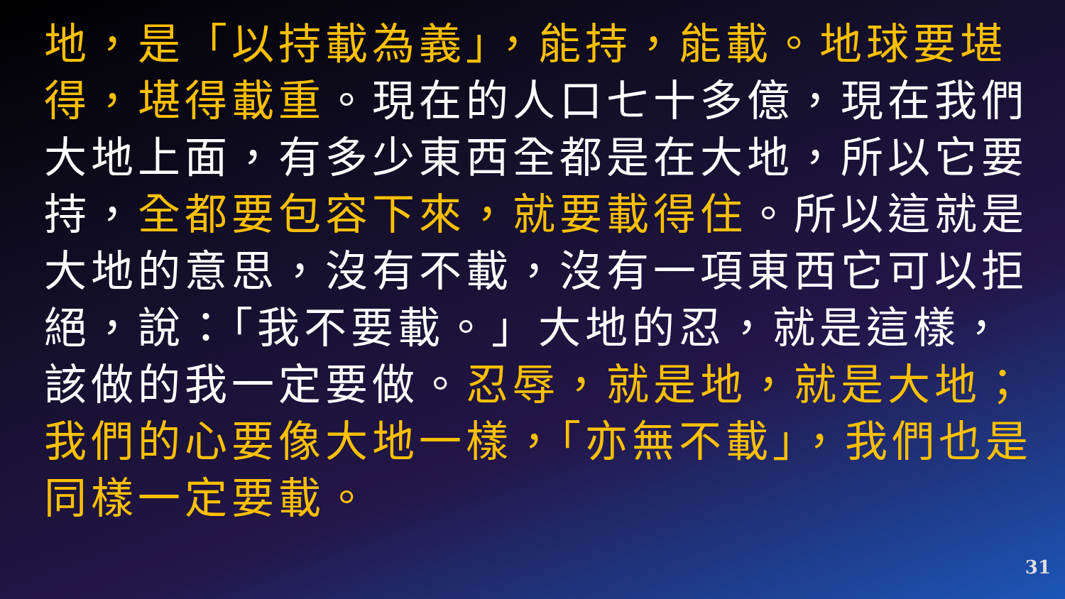地，是「以持載為義」，能持，能載。地球要堪得，堪得載重。現在的人口七十多億，現在我們大地上面，有多少東西全都是在大地，所以它要持，全都要包容下來，就要載得住。所以這就是大地的意思，沒有不載，沒有一項東西它可以拒絕，說：「我不要載。」大地的忍，就是這樣，該做的我一定要做。忍辱，就是地，就是大地；我們的心要像大地一樣，「亦無不載」，我們也是同樣一定要載。
31